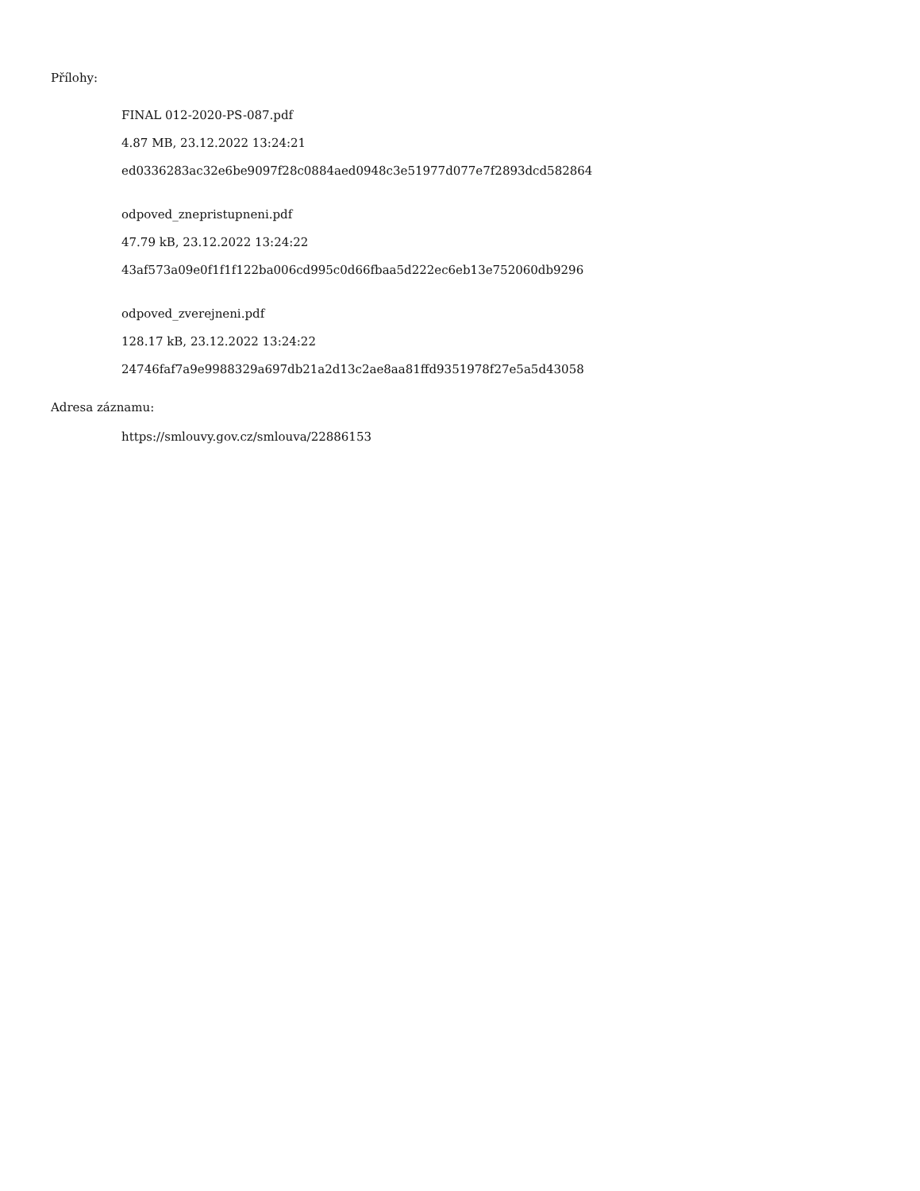Přílohy:
FINAL 012-2020-PS-087.pdf
4.87 MB, 23.12.2022 13:24:21
ed0336283ac32e6be9097f28c0884aed0948c3e51977d077e7f2893dcd582864
odpoved_znepristupneni.pdf
47.79 kB, 23.12.2022 13:24:22
43af573a09e0f1f1f122ba006cd995c0d66fbaa5d222ec6eb13e752060db9296
odpoved_zverejneni.pdf
128.17 kB, 23.12.2022 13:24:22
24746faf7a9e9988329a697db21a2d13c2ae8aa81ffd9351978f27e5a5d43058
Adresa záznamu:
https://smlouvy.gov.cz/smlouva/22886153